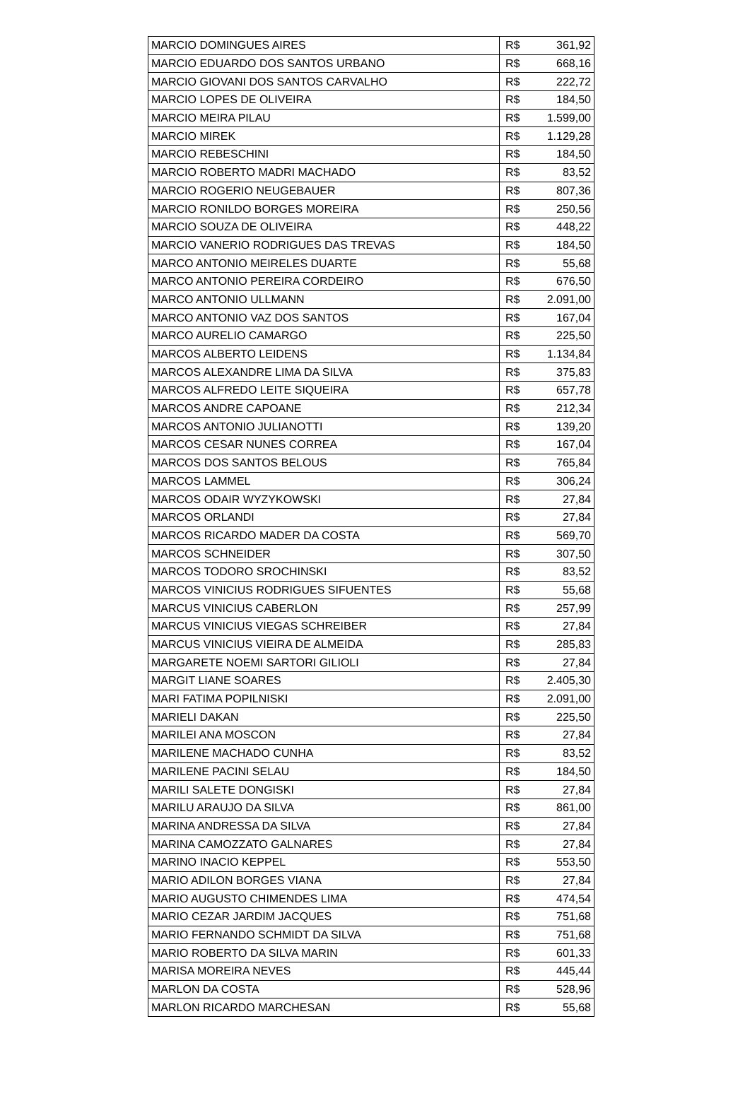| MARCIO DOMINGUES AIRES | R$ | 361,92 |
| MARCIO EDUARDO DOS SANTOS URBANO | R$ | 668,16 |
| MARCIO GIOVANI DOS SANTOS CARVALHO | R$ | 222,72 |
| MARCIO LOPES DE OLIVEIRA | R$ | 184,50 |
| MARCIO MEIRA PILAU | R$ | 1.599,00 |
| MARCIO MIREK | R$ | 1.129,28 |
| MARCIO REBESCHINI | R$ | 184,50 |
| MARCIO ROBERTO MADRI MACHADO | R$ | 83,52 |
| MARCIO ROGERIO NEUGEBAUER | R$ | 807,36 |
| MARCIO RONILDO BORGES MOREIRA | R$ | 250,56 |
| MARCIO SOUZA DE OLIVEIRA | R$ | 448,22 |
| MARCIO VANERIO RODRIGUES DAS TREVAS | R$ | 184,50 |
| MARCO ANTONIO MEIRELES DUARTE | R$ | 55,68 |
| MARCO ANTONIO PEREIRA CORDEIRO | R$ | 676,50 |
| MARCO ANTONIO ULLMANN | R$ | 2.091,00 |
| MARCO ANTONIO VAZ DOS SANTOS | R$ | 167,04 |
| MARCO AURELIO CAMARGO | R$ | 225,50 |
| MARCOS ALBERTO LEIDENS | R$ | 1.134,84 |
| MARCOS ALEXANDRE LIMA DA SILVA | R$ | 375,83 |
| MARCOS ALFREDO LEITE SIQUEIRA | R$ | 657,78 |
| MARCOS ANDRE CAPOANE | R$ | 212,34 |
| MARCOS ANTONIO JULIANOTTI | R$ | 139,20 |
| MARCOS CESAR NUNES CORREA | R$ | 167,04 |
| MARCOS DOS SANTOS BELOUS | R$ | 765,84 |
| MARCOS LAMMEL | R$ | 306,24 |
| MARCOS ODAIR WYZYKOWSKI | R$ | 27,84 |
| MARCOS ORLANDI | R$ | 27,84 |
| MARCOS RICARDO MADER DA COSTA | R$ | 569,70 |
| MARCOS SCHNEIDER | R$ | 307,50 |
| MARCOS TODORO SROCHINSKI | R$ | 83,52 |
| MARCOS VINICIUS RODRIGUES SIFUENTES | R$ | 55,68 |
| MARCUS VINICIUS CABERLON | R$ | 257,99 |
| MARCUS VINICIUS VIEGAS SCHREIBER | R$ | 27,84 |
| MARCUS VINICIUS VIEIRA DE ALMEIDA | R$ | 285,83 |
| MARGARETE NOEMI SARTORI GILIOLI | R$ | 27,84 |
| MARGIT LIANE SOARES | R$ | 2.405,30 |
| MARI FATIMA POPILNISKI | R$ | 2.091,00 |
| MARIELI DAKAN | R$ | 225,50 |
| MARILEI ANA MOSCON | R$ | 27,84 |
| MARILENE MACHADO CUNHA | R$ | 83,52 |
| MARILENE PACINI SELAU | R$ | 184,50 |
| MARILI SALETE DONGISKI | R$ | 27,84 |
| MARILU ARAUJO DA SILVA | R$ | 861,00 |
| MARINA ANDRESSA DA SILVA | R$ | 27,84 |
| MARINA CAMOZZATO GALNARES | R$ | 27,84 |
| MARINO INACIO KEPPEL | R$ | 553,50 |
| MARIO ADILON BORGES VIANA | R$ | 27,84 |
| MARIO AUGUSTO CHIMENDES LIMA | R$ | 474,54 |
| MARIO CEZAR JARDIM JACQUES | R$ | 751,68 |
| MARIO FERNANDO SCHMIDT DA SILVA | R$ | 751,68 |
| MARIO ROBERTO DA SILVA MARIN | R$ | 601,33 |
| MARISA MOREIRA NEVES | R$ | 445,44 |
| MARLON DA COSTA | R$ | 528,96 |
| MARLON RICARDO MARCHESAN | R$ | 55,68 |